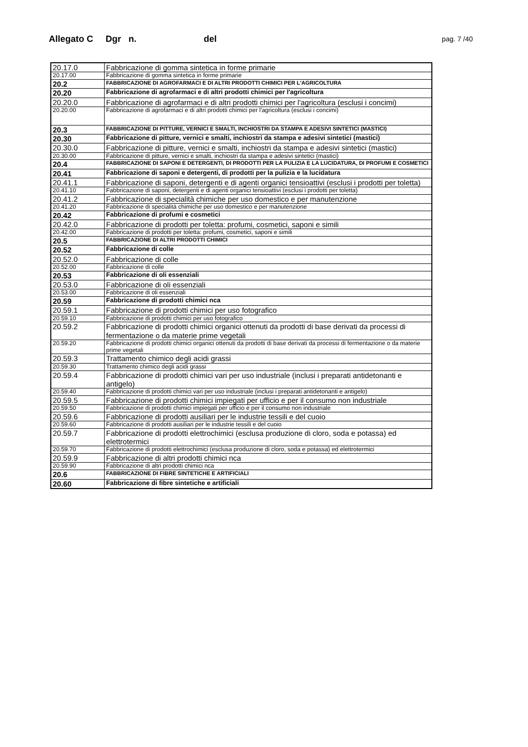Allegato C Dgr n. del pag. 7 /40
| 20.17.0 | Fabbricazione di gomma sintetica in forme primarie |
| 20.17.00 | Fabbricazione di gomma sintetica in forme primarie |
| 20.2 | FABBRICAZIONE DI AGROFARMACI E DI ALTRI PRODOTTI CHIMICI PER L'AGRICOLTURA |
| 20.20 | Fabbricazione di agrofarmaci e di altri prodotti chimici per l'agricoltura |
| 20.20.0 | Fabbricazione di agrofarmaci e di altri prodotti chimici per l'agricoltura (esclusi i concimi) |
| 20.20.00 | Fabbricazione di agrofarmaci e di altri prodotti chimici per l'agricoltura (esclusi i concimi) |
| 20.3 | FABBRICAZIONE DI PITTURE, VERNICI E SMALTI, INCHIOSTRI DA STAMPA E ADESIVI SINTETICI (MASTICI) |
| 20.30 | Fabbricazione di pitture, vernici e smalti, inchiostri da stampa e adesivi sintetici (mastici) |
| 20.30.0 | Fabbricazione di pitture, vernici e smalti, inchiostri da stampa e adesivi sintetici (mastici) |
| 20.30.00 | Fabbricazione di pitture, vernici e smalti, inchiostri da stampa e adesivi sintetici (mastici) |
| 20.4 | FABBRICAZIONE DI SAPONI E DETERGENTI, DI PRODOTTI PER LA PULIZIA E LA LUCIDATURA, DI PROFUMI E COSMETICI |
| 20.41 | Fabbricazione di saponi e detergenti, di prodotti per la pulizia e la lucidatura |
| 20.41.1 | Fabbricazione di saponi, detergenti e di agenti organici tensioattivi (esclusi i prodotti per toletta) |
| 20.41.10 | Fabbricazione di saponi, detergenti e di agenti organici tensioattivi (esclusi i prodotti per toletta) |
| 20.41.2 | Fabbricazione di specialità chimiche per uso domestico e per manutenzione |
| 20.41.20 | Fabbricazione di specialità chimiche per uso domestico e per manutenzione |
| 20.42 | Fabbricazione di profumi e cosmetici |
| 20.42.0 | Fabbricazione di prodotti per toletta: profumi, cosmetici, saponi e simili |
| 20.42.00 | Fabbricazione di prodotti per toletta: profumi, cosmetici, saponi e simili |
| 20.5 | FABBRICAZIONE DI ALTRI PRODOTTI CHIMICI |
| 20.52 | Fabbricazione di colle |
| 20.52.0 | Fabbricazione di colle |
| 20.52.00 | Fabbricazione di colle |
| 20.53 | Fabbricazione di oli essenziali |
| 20.53.0 | Fabbricazione di oli essenziali |
| 20.53.00 | Fabbricazione di oli essenziali |
| 20.59 | Fabbricazione di prodotti chimici nca |
| 20.59.1 | Fabbricazione di prodotti chimici per uso fotografico |
| 20.59.10 | Fabbricazione di prodotti chimici per uso fotografico |
| 20.59.2 | Fabbricazione di prodotti chimici organici ottenuti da prodotti di base derivati da processi di fermentazione o da materie prime vegetali |
| 20.59.20 | Fabbricazione di prodotti chimici organici ottenuti da prodotti di base derivati da processi di fermentazione o da materie prime vegetali |
| 20.59.3 | Trattamento chimico degli acidi grassi |
| 20.59.30 | Trattamento chimico degli acidi grassi |
| 20.59.4 | Fabbricazione di prodotti chimici vari per uso industriale (inclusi i preparati antidetonanti e antigelo) |
| 20.59.40 | Fabbricazione di prodotti chimici vari per uso industriale (inclusi i preparati antidetonanti e antigelo) |
| 20.59.5 | Fabbricazione di prodotti chimici impiegati per ufficio e per il consumo non industriale |
| 20.59.50 | Fabbricazione di prodotti chimici impiegati per ufficio e per il consumo non industriale |
| 20.59.6 | Fabbricazione di prodotti ausiliari per le industrie tessili e del cuoio |
| 20.59.60 | Fabbricazione di prodotti ausiliari per le industrie tessili e del cuoio |
| 20.59.7 | Fabbricazione di prodotti elettrochimici (esclusa produzione di cloro, soda e potassa) ed elettrotermici |
| 20.59.70 | Fabbricazione di prodotti elettrochimici (esclusa produzione di cloro, soda e potassa) ed elettrotermici |
| 20.59.9 | Fabbricazione di altri prodotti chimici nca |
| 20.59.90 | Fabbricazione di altri prodotti chimici nca |
| 20.6 | FABBRICAZIONE DI FIBRE SINTETICHE E ARTIFICIALI |
| 20.60 | Fabbricazione di fibre sintetiche e artificiali |